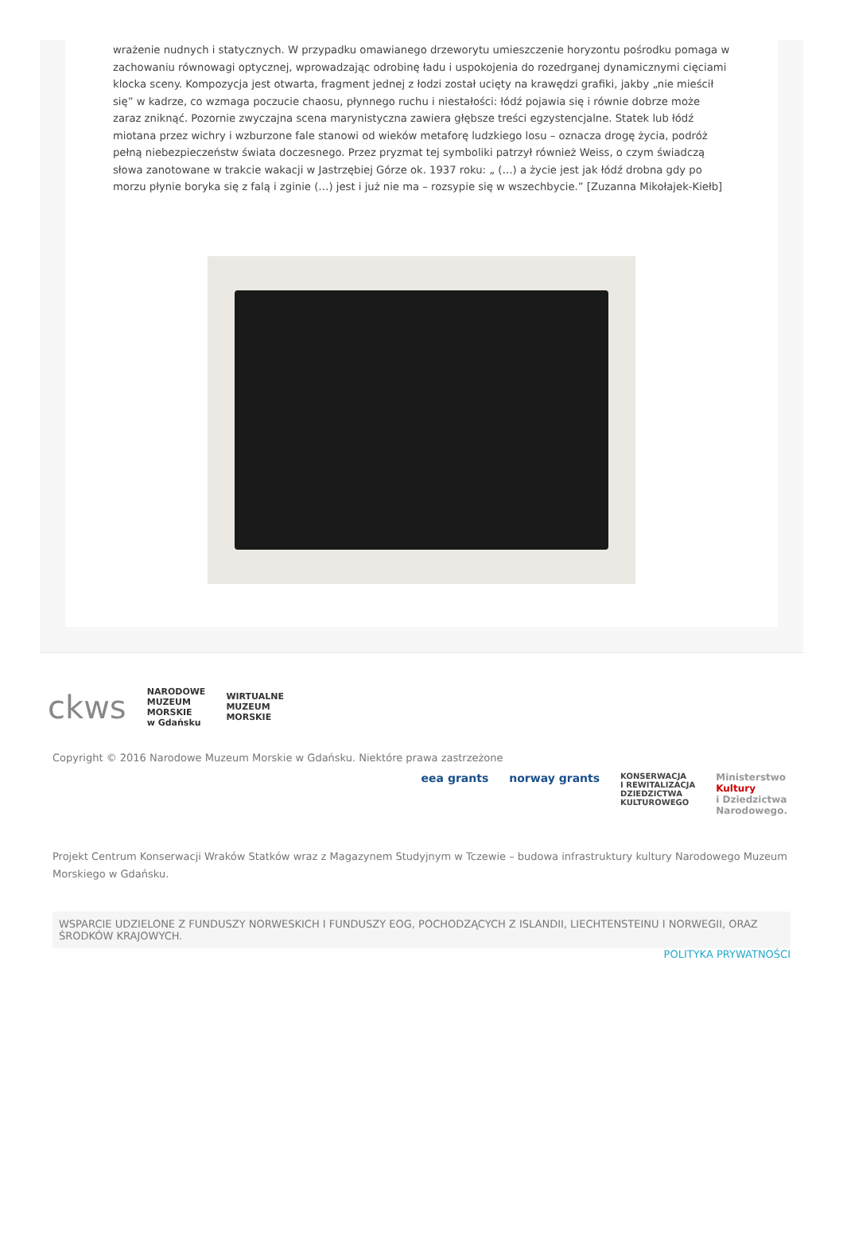wrażenie nudnych i statycznych. W przypadku omawianego drzeworytu umieszczenie horyzontu pośrodku pomaga w zachowaniu równowagi optycznej, wprowadzając odrobinę ładu i uspokojenia do rozedrganej dynamicznymi cięciami klocka sceny. Kompozycja jest otwarta, fragment jednej z łodzi został ucięty na krawędzi grafiki, jakby „nie mieścił się” w kadrze, co wzmaga poczucie chaosu, płynnego ruchu i niestałości: łódź pojawia się i równie dobrze może zaraz zniknąć. Pozornie zwyczajna scena marynistyczna zawiera głębsze treści egzystencjalne. Statek lub łódź miotana przez wichry i wzburzone fale stanowi od wieków metaforę ludzkiego losu – oznacza drogę życia, podróż pełną niebezpieczeństw świata doczesnego. Przez pryzmat tej symboliki patrzył również Weiss, o czym świadczą słowa zanotowane w trakcie wakacji w Jastrzębiej Górze ok. 1937 roku: „ (…) a życie jest jak łódź drobna gdy po morzu płynie boryka się z falą i zginie (…) jest i już nie ma – rozsypie się w wszechbycie.” [Zuzanna Mikołajek-Kiełb]
ckws NARODOWE
MUZEUM
MORSKIE
w Gdańsku WIRTUALNE
MUZEUM
MORSKIE
Copyright © 2016 Narodowe Muzeum Morskie w Gdańsku. Niektóre prawa zastrzeżone
eea grants norway grants KONSERWACJA
I REWITALIZACJA
DZIEDZICTWA
KULTUROWEGO Ministerstwo
Kultury
i Dziedzictwa
Narodowego.
Projekt Centrum Konserwacji Wraków Statków wraz z Magazynem Studyjnym w Tczewie – budowa infrastruktury kultury Narodowego Muzeum Morskiego w Gdańsku.
WSPARCIE UDZIELONE Z FUNDUSZY NORWESKICH I FUNDUSZY EOG, POCHODZĄCYCH Z ISLANDII, LIECHTENSTEINU I NORWEGII, ORAZ ŚRODKÓW KRAJOWYCH.
POLITYKA PRYWATNOŚCI